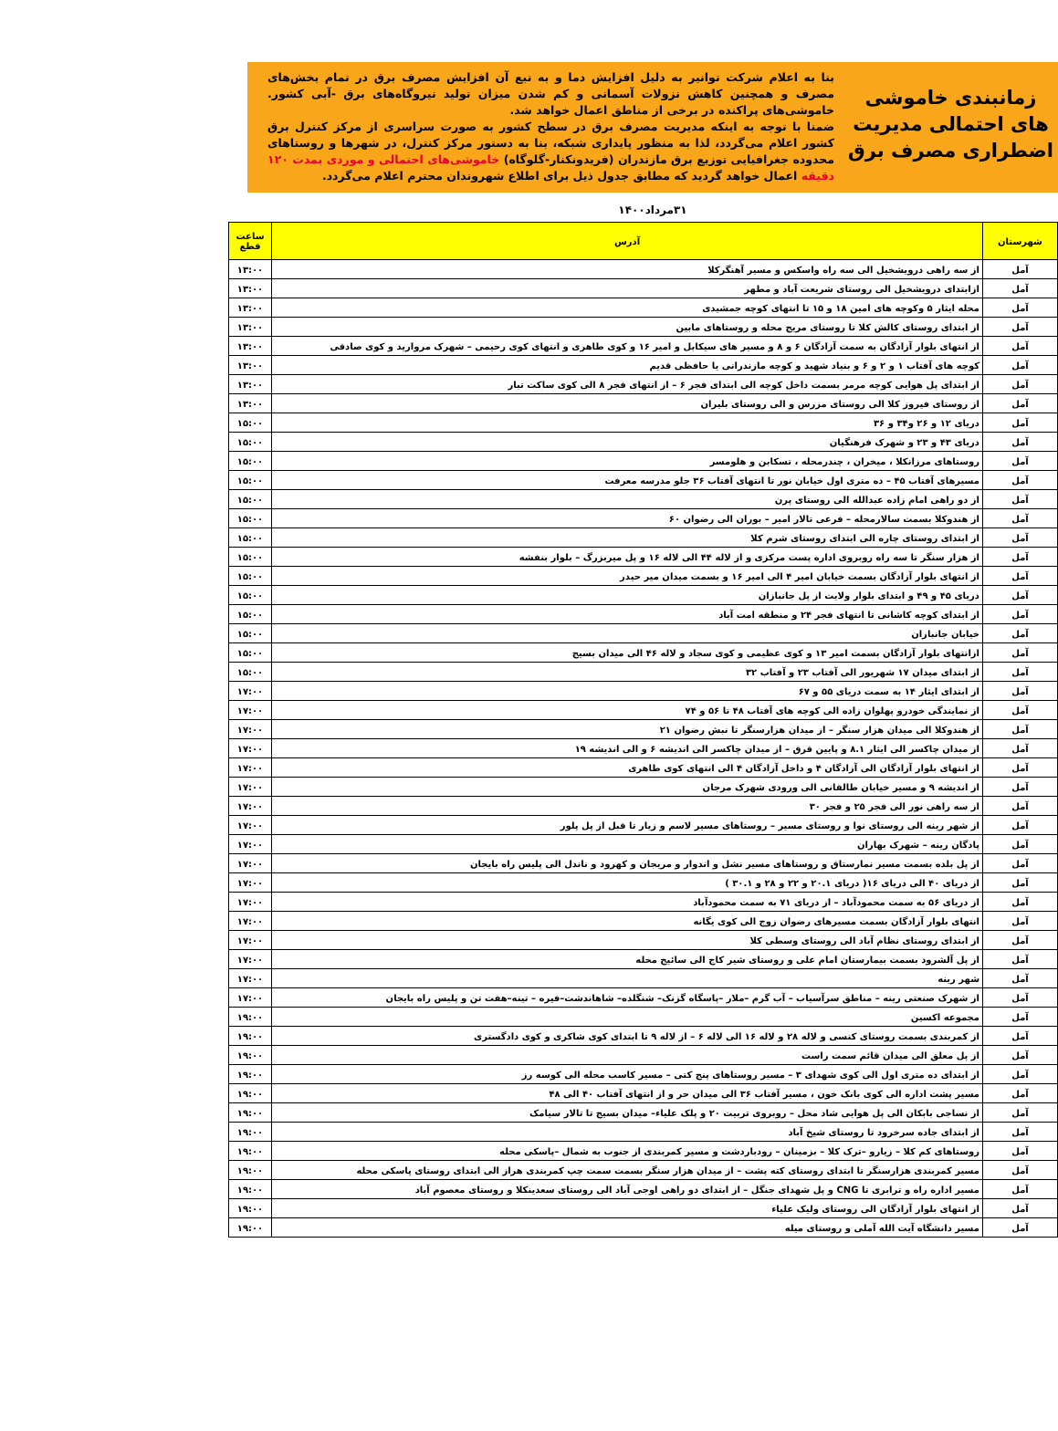زمانبندی خاموشی های احتمالی مدیریت اضطراری مصرف برق
بنا به اعلام شرکت توانیر به دلیل افزایش دما و به تبع آن افزایش مصرف برق در تمام بخش‌های مصرف و همچنین کاهش نزولات آسمانی و کم شدن میزان تولید نیروگاه‌های برق -آبی کشور. خاموشی‌های پراکنده در برخی از مناطق اعمال خواهد شد.
ضمنا با توجه به اینکه مدیریت مصرف برق در سطح کشور به صورت سراسری از مرکز کنترل برق کشور اعلام می‌گردد، لذا به منظور پایداری شبکه، بنا به دستور مرکز کنترل، در شهرها و روستاهای محدوده جغرافیایی توزیع برق مازندران (فریدونکنار-گلوگاه) خاموشی‌های احتمالی و موردی بمدت ۱۲۰ دقیقه اعمال خواهد گردید که مطابق جدول ذیل برای اطلاع شهروندان محترم اعلام می‌گردد.
۳۱مرداد۱۴۰۰
| شهرستان | آدرس | ساعت قطع |
| --- | --- | --- |
| آمل | از سه راهی درویشخیل الی سه راه واسکس و مسیر آهنگرکلا | ۱۳:۰۰ |
| آمل | ازابتدای درویشخیل الی روستای شریعت آباد و مطهر | ۱۳:۰۰ |
| آمل | محله ایثار ۵ وکوچه های امین ۱۸ و ۱۵ تا انتهای کوچه جمشیدی | ۱۳:۰۰ |
| آمل | از ابتدای روستای کالش کلا تا روستای مریج محله و روستاهای مابین | ۱۳:۰۰ |
| آمل | از انتهای بلوار آزادگان به سمت آزادگان ۶ و ۸ و مسیر های سیکابل و امیر ۱۶ و کوی طاهری و انتهای کوی رحیمی – شهرک مروارید و کوی صادقی | ۱۳:۰۰ |
| آمل | کوچه های آفتاب ۱ و ۲ و ۶ و بنیاد شهید و کوچه مازندرانی یا حافظی قدیم | ۱۳:۰۰ |
| آمل | از ابتدای پل هوایی کوچه مرمر بسمت داخل کوچه الی ابتدای فجر ۶ – از انتهای فجر ۸ الی کوی ساکت تبار | ۱۳:۰۰ |
| آمل | از روستای فیروز کلا الی روستای مزرس و الی روستای بلیران | ۱۳:۰۰ |
| آمل | دریای ۱۲ و ۲۶ و۳۴ و ۳۶ | ۱۵:۰۰ |
| آمل | دریای ۴۳ و ۲۳ و شهرک فرهنگیان | ۱۵:۰۰ |
| آمل | روستاهای مرزانکلا ، میخران ، چندرمحله ، تسکابن و هلومسر | ۱۵:۰۰ |
| آمل | مسیرهای آفتاب ۴۵ – ده متری اول خیابان نور تا انتهای آفتاب ۳۶ جلو مدرسه معرفت | ۱۵:۰۰ |
| آمل | از دو راهی امام زاده عبدالله الی روستای پرن | ۱۵:۰۰ |
| آمل | از هندوکلا بسمت سالارمحله – فرعی تالار امیر – بوران الی رضوان ۶۰ | ۱۵:۰۰ |
| آمل | از ابتدای روستای چاره الی ابتدای روستای شرم کلا | ۱۵:۰۰ |
| آمل | از هزار سنگر تا سه راه روبروی اداره پست مرکزی و از لاله ۴۴ الی لاله ۱۶ و پل میربزرگ – بلوار بنفشه | ۱۵:۰۰ |
| آمل | از انتهای بلوار آزادگان بسمت خیابان امیر ۴ الی امیر ۱۶ و بسمت میدان میر حیدر | ۱۵:۰۰ |
| آمل | دریای ۴۵ و ۴۹ و ابتدای بلوار ولایت از پل جانبازان | ۱۵:۰۰ |
| آمل | از ابتدای کوچه کاشانی تا انتهای فجر ۲۴ و منطقه امت آباد | ۱۵:۰۰ |
| آمل | خیابان جانبازان | ۱۵:۰۰ |
| آمل | ازانتهای بلوار آزادگان بسمت امیر ۱۳ و کوی عظیمی و کوی سجاد و لاله ۴۶ الی میدان بسیج | ۱۵:۰۰ |
| آمل | از ابتدای میدان ۱۷ شهریور الی آفتاب ۲۳ و آفتاب ۳۲ | ۱۵:۰۰ |
| آمل | از ابتدای ایثار ۱۴ به سمت دریای ۵۵ و ۶۷ | ۱۷:۰۰ |
| آمل | از نمایندگی خودرو پهلوان زاده الی کوچه های آفتاب ۴۸ تا ۵۶ و ۷۴ | ۱۷:۰۰ |
| آمل | از هندوکلا الی میدان هزار سنگر – از میدان هزارسنگر تا نبش رضوان ۲۱ | ۱۷:۰۰ |
| آمل | از میدان چاکسر الی ایثار ۸.۱ و پایین قرق – از میدان چاکسر الی اندیشه ۶ و الی اندیشه ۱۹ | ۱۷:۰۰ |
| آمل | از انتهای بلوار آزادگان الی آزادگان ۴ و داخل آزادگان ۴ الی انتهای کوی طاهری | ۱۷:۰۰ |
| آمل | از اندیشه ۹ و مسیر خیابان طالقانی الی ورودی شهرک مرجان | ۱۷:۰۰ |
| آمل | از سه راهی نور الی فجر ۲۵ و فجر ۳۰ | ۱۷:۰۰ |
| آمل | از شهر رینه الی روستای نوا و روستای مسیر – روستاهای مسیر لاسم و زیار تا قبل از پل پلور | ۱۷:۰۰ |
| آمل | پادگان رینه – شهرک بهاران | ۱۷:۰۰ |
| آمل | از پل بلده بسمت مسیر نمارستاق و روستاهای مسیر نشل و اندوار و مریجان و کهرود و ناندل الی پلیس راه بایجان | ۱۷:۰۰ |
| آمل | از دریای ۴۰ الی دریای ۱۶( دریای ۲۰.۱ و ۲۲ و ۲۸ و ۳۰.۱ ) | ۱۷:۰۰ |
| آمل | از دریای ۵۶ به سمت محمودآباد – از دریای ۷۱ به سمت محمودآباد | ۱۷:۰۰ |
| آمل | انتهای بلوار آزادگان بسمت مسیرهای رضوان زوج الی کوی یگانه | ۱۷:۰۰ |
| آمل | از ابتدای روستای نظام آباد الی روستای وسطی کلا | ۱۷:۰۰ |
| آمل | از پل آلشرود بسمت بیمارستان امام علی و روستای شیر کاج الی سائیج محله | ۱۷:۰۰ |
| آمل | شهر رینه | ۱۷:۰۰ |
| آمل | از شهرک صنعتی رینه – مناطق سرآسیاب – آب گرم –ملار –پاسگاه گزنک– شنگلده– شاهاندشت–فیره – تینه–هفت تن و پلیس راه بایجان | ۱۷:۰۰ |
| آمل | مجموعه اکسین | ۱۹:۰۰ |
| آمل | از کمربندی بسمت روستای کنسی و لاله ۲۸ و لاله ۱۶ الی لاله ۶ – از لاله ۹ تا ابتدای کوی شاکری و کوی دادگستری | ۱۹:۰۰ |
| آمل | از پل معلق الی میدان قائم سمت راست | ۱۹:۰۰ |
| آمل | از ابتدای ده متری اول الی کوی شهدای ۳ – مسیر روستاهای پنج کتی – مسیر کاسب محله الی کوسه رز | ۱۹:۰۰ |
| آمل | مسیر پشت اداره الی کوی بانک خون ، مسیر آفتاب ۳۶ الی میدان حر و از انتهای آفتاب ۴۰ الی ۴۸ | ۱۹:۰۰ |
| آمل | از نساجی بابکان الی پل هوایی شاد محل – روبروی تربیت ۲۰ و پلک علیاء– میدان بسیج تا تالار سیامک | ۱۹:۰۰ |
| آمل | از ابتدای جاده سرخرود تا روستای شیخ آباد | ۱۹:۰۰ |
| آمل | روستاهای کم کلا – زیارو –ترک کلا – بزمینان – رودباردشت و مسیر کمربندی از جنوب به شمال –پاسکی محله | ۱۹:۰۰ |
| آمل | مسیر کمربندی هزارسنگر تا ابتدای روستای کته پشت – از میدان هزار سنگر بسمت سمت چپ کمربندی هراز الی ابتدای روستای پاسکی محله | ۱۹:۰۰ |
| آمل | مسیر اداره راه و ترابری تا CNG و پل شهدای جنگل – از ابتدای دو راهی اوجی آباد الی روستای سعدینکلا و روستای معصوم آباد | ۱۹:۰۰ |
| آمل | از انتهای بلوار آزادگان الی روستای ولیک علیاء | ۱۹:۰۰ |
| آمل | مسیر دانشگاه آیت الله آملی و روستای میله | ۱۹:۰۰ |